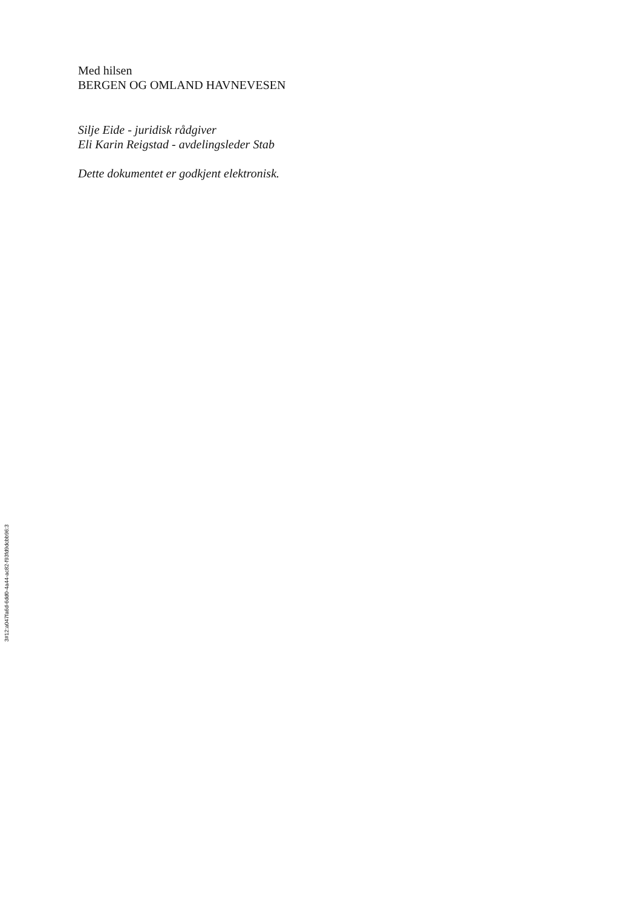Med hilsen
BERGEN OG OMLAND HAVNEVESEN
Silje Eide - juridisk rådgiver
Eli Karin Reigstad - avdelingsleder Stab
Dette dokumentet er godkjent elektronisk.
3#12:a047fa6d-6dd0-4a44-ac82-f93fd9dcbb96:3